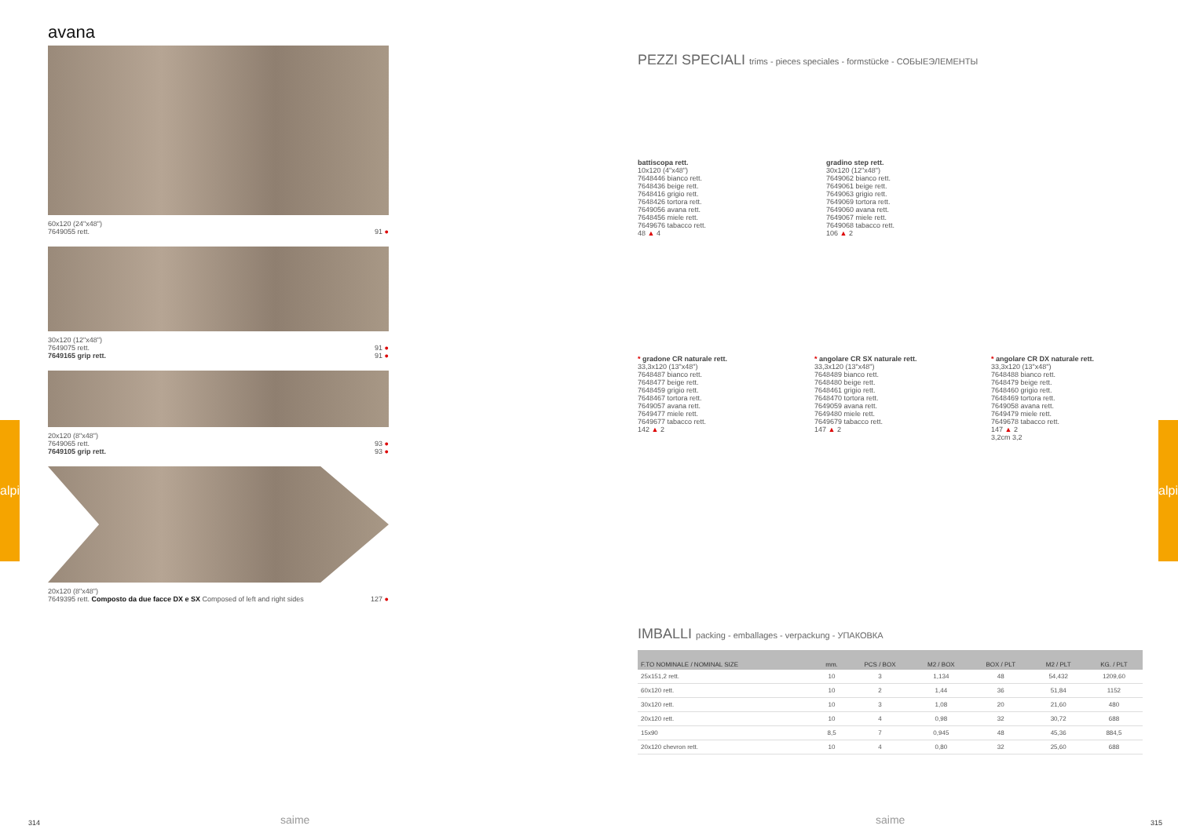avana
60x120 (24"x48")
7649055 rett. 91 ●
30x120 (12"x48")
7649075 rett. 91 ●
7649165 grip rett. 91 ●
20x120 (8"x48")
7649065 rett. 93 ●
7649105 grip rett. 93 ●
20x120 (8"x48")
7649395 rett. Composto da due facce DX e SX Composed of left and right sides 127 ●
alpi
alpi
PEZZI SPECIALI trims - pieces speciales - formstücke - СОБЫЕЭЛЕМЕНТЫ
battiscopa rett.
10x120 (4"x48")
7648446 bianco rett.
7648436 beige rett.
7648416 grigio rett.
7648426 tortora rett.
7649056 avana rett.
7648456 miele rett.
7649676 tabacco rett.
48 ▲ 4
gradino step rett.
30x120 (12"x48")
7649062 bianco rett.
7649061 beige rett.
7649063 grigio rett.
7649069 tortora rett.
7649060 avana rett.
7649067 miele rett.
7649068 tabacco rett.
106 ▲ 2
* gradone CR naturale rett.
33,3x120 (13"x48")
7648487 bianco rett.
7648477 beige rett.
7648459 grigio rett.
7648467 tortora rett.
7649057 avana rett.
7649477 miele rett.
7649677 tabacco rett.
142 ▲ 2
* angolare CR SX naturale rett.
33,3x120 (13"x48")
7648489 bianco rett.
7648480 beige rett.
7648461 grigio rett.
7648470 tortora rett.
7649059 avana rett.
7649480 miele rett.
7649679 tabacco rett.
147 ▲ 2
* angolare CR DX naturale rett.
33,3x120 (13"x48")
7648488 bianco rett.
7648479 beige rett.
7648460 grigio rett.
7648469 tortora rett.
7649058 avana rett.
7649479 miele rett.
7649678 tabacco rett.
147 ▲ 2
3,2cm 3,2
IMBALLI packing - emballages - verpackung - УПАКОВКА
| F.TO NOMINALE / NOMINAL SIZE | mm. | PCS / BOX | M2 / BOX | BOX / PLT | M2 / PLT | KG. / PLT |
| --- | --- | --- | --- | --- | --- | --- |
| 25x151,2 rett. | 10 | 3 | 1,134 | 48 | 54,432 | 1209,60 |
| 60x120 rett. | 10 | 2 | 1,44 | 36 | 51,84 | 1152 |
| 30x120 rett. | 10 | 3 | 1,08 | 20 | 21,60 | 480 |
| 20x120 rett. | 10 | 4 | 0,98 | 32 | 30,72 | 688 |
| 15x90 | 8,5 | 7 | 0,945 | 48 | 45,36 | 884,5 |
| 20x120 chevron rett. | 10 | 4 | 0,80 | 32 | 25,60 | 688 |
314 saime saime 315